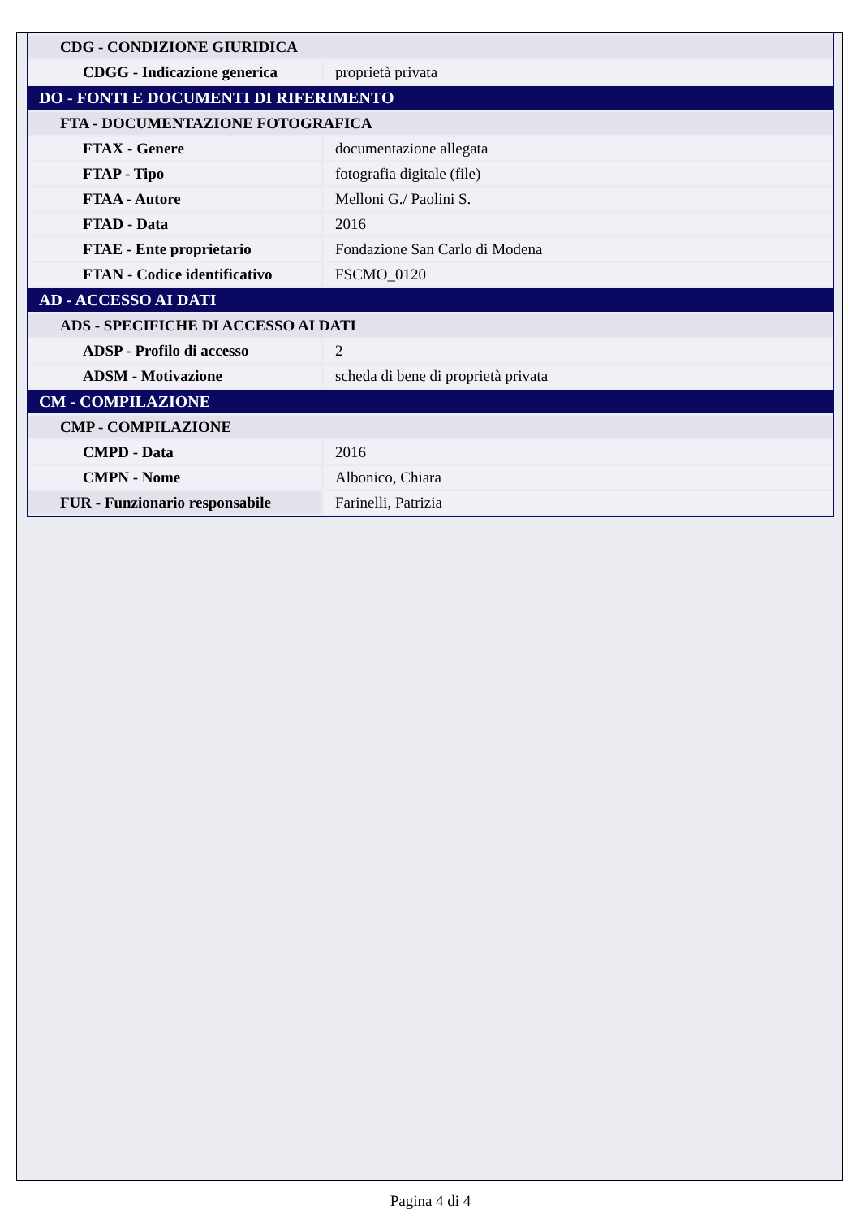| CDG - CONDIZIONE GIURIDICA | |
| CDGG - Indicazione generica | proprietà privata |
| DO - FONTI E DOCUMENTI DI RIFERIMENTO | |
| FTA - DOCUMENTAZIONE FOTOGRAFICA | |
| FTAX - Genere | documentazione allegata |
| FTAP - Tipo | fotografia digitale (file) |
| FTAA - Autore | Melloni G./ Paolini S. |
| FTAD - Data | 2016 |
| FTAE - Ente proprietario | Fondazione San Carlo di Modena |
| FTAN - Codice identificativo | FSCMO_0120 |
| AD - ACCESSO AI DATI | |
| ADS - SPECIFICHE DI ACCESSO AI DATI | |
| ADSP - Profilo di accesso | 2 |
| ADSM - Motivazione | scheda di bene di proprietà privata |
| CM - COMPILAZIONE | |
| CMP - COMPILAZIONE | |
| CMPD - Data | 2016 |
| CMPN - Nome | Albonico, Chiara |
| FUR - Funzionario responsabile | Farinelli, Patrizia |
Pagina 4 di 4